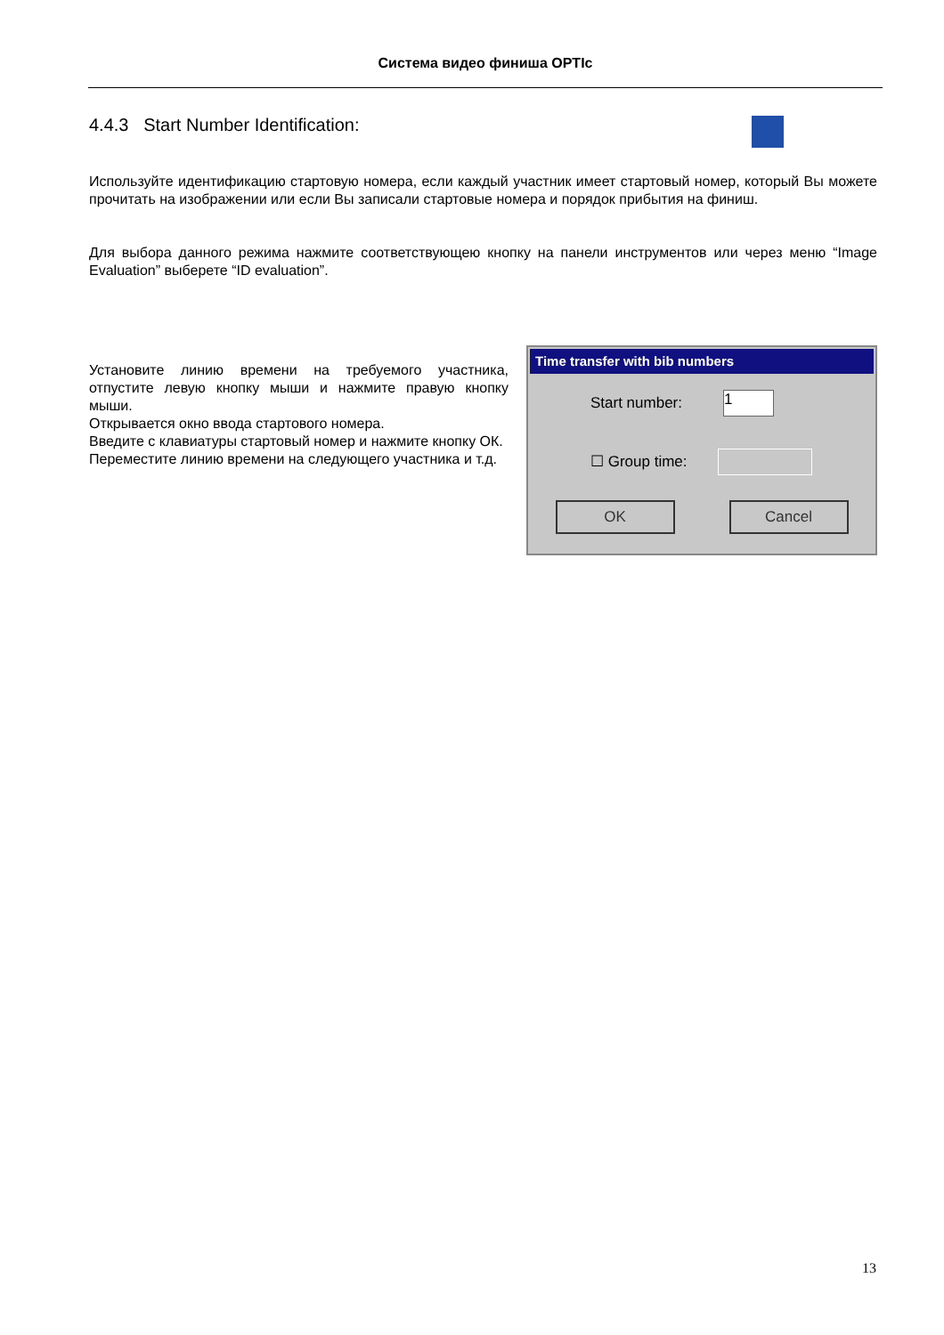Система видео финиша OPTIc
4.4.3 Start Number Identification:
Используйте идентификацию стартовую номера, если каждый участник имеет стартовый номер, который Вы можете прочитать на изображении или если Вы записали стартовые номера и порядок прибытия на финиш.
Для выбора данного режима нажмите соответствующею кнопку на панели инструментов или через меню “Image Evaluation” выберете “ID evaluation”.
Установите линию времени на требуемого участника, отпустите левую кнопку мыши и нажмите правую кнопку мыши.
Открывается окно ввода стартового номера.
Введите с клавиатуры стартовый номер и нажмите кнопку ОК.
Переместите линию времени на следующего участника и т.д.
Time transfer with bib numbers
Start number: 1
☐ Group time:
OK Cancel
13